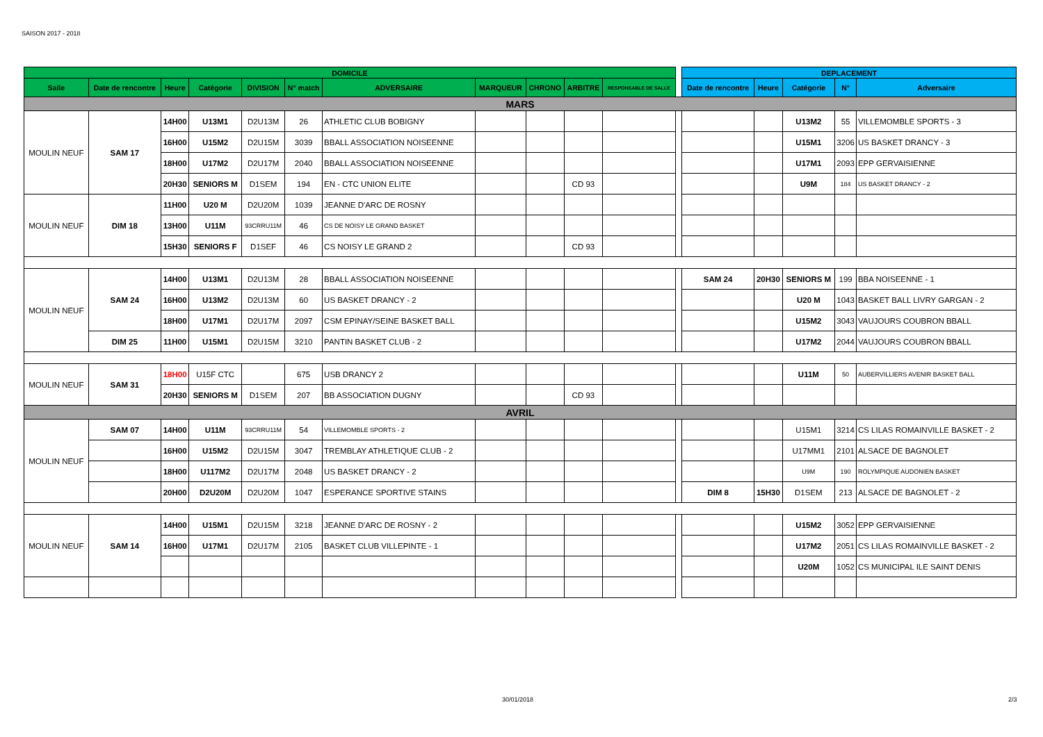SAISON 2017 - 2018
| DOMICILE | | | | | | | | | | | | DEPLACEMENT | | | | |
| --- | --- | --- | --- | --- | --- | --- | --- | --- | --- | --- | --- | --- | --- | --- | --- | --- |
| Salle | Date de rencontre | Heure | Catégorie | DIVISION | N° match | ADVERSAIRE | MARQUEUR | CHRONO | ARBITRE | RESPONSABLE DE SALLE | | Date de rencontre | Heure | Catégorie | N° | Adversaire |
| MARS | | | | | | | | | | | | | | | | |
| MOULIN NEUF | SAM 17 | 14H00 | U13M1 | D2U13M | 26 | ATHLETIC CLUB BOBIGNY | | | | | | | | U13M2 | 55 | VILLEMOMBLE SPORTS - 3 |
| | | 16H00 | U15M2 | D2U15M | 3039 | BBALL ASSOCIATION NOISEENNE | | | | | | | | U15M1 | 3206 | US BASKET DRANCY - 3 |
| | | 18H00 | U17M2 | D2U17M | 2040 | BBALL ASSOCIATION NOISEENNE | | | | | | | | U17M1 | 2093 | EPP GERVAISIENNE |
| | | 20H30 | SENIORS M | D1SEM | 194 | EN - CTC UNION ELITE | | | CD 93 | | | | | U9M | 184 | US BASKET DRANCY - 2 |
| MOULIN NEUF | DIM 18 | 11H00 | U20 M | D2U20M | 1039 | JEANNE D'ARC DE ROSNY | | | | | | | | | | |
| | | 13H00 | U11M | 93CRRU11M | 46 | CS DE NOISY LE GRAND BASKET | | | | | | | | | | |
| | | 15H30 | SENIORS F | D1SEF | 46 | CS NOISY LE GRAND 2 | | | CD 93 | | | | | | | |
| MOULIN NEUF | SAM 24 | 14H00 | U13M1 | D2U13M | 28 | BBALL ASSOCIATION NOISEENNE | | | | | | SAM 24 | 20H30 | SENIORS M | 199 | BBA NOISEENNE - 1 |
| | | 16H00 | U13M2 | D2U13M | 60 | US BASKET DRANCY - 2 | | | | | | | | U20 M | 1043 | BASKET BALL LIVRY GARGAN - 2 |
| | | 18H00 | U17M1 | D2U17M | 2097 | CSM EPINAY/SEINE BASKET BALL | | | | | | | | U15M2 | 3043 | VAUJOURS COUBRON BBALL |
| | DIM 25 | 11H00 | U15M1 | D2U15M | 3210 | PANTIN BASKET CLUB - 2 | | | | | | | | U17M2 | 2044 | VAUJOURS COUBRON BBALL |
| MOULIN NEUF | SAM 31 | 18H00 | U15F CTC | | 675 | USB DRANCY 2 | | | | | | | | U11M | 50 | AUBERVILLIERS AVENIR BASKET BALL |
| | | 20H30 | SENIORS M | D1SEM | 207 | BB ASSOCIATION DUGNY | | | CD 93 | | | | | | | |
| AVRIL | | | | | | | | | | | | | | | | |
| MOULIN NEUF | SAM 07 | 14H00 | U11M | 93CRRU11M | 54 | VILLEMOMBLE SPORTS - 2 | | | | | | | | U15M1 | 3214 | CS LILAS ROMAINVILLE BASKET - 2 |
| | | 16H00 | U15M2 | D2U15M | 3047 | TREMBLAY ATHLETIQUE CLUB - 2 | | | | | | | | U17MM1 | 2101 | ALSACE DE BAGNOLET |
| | | 18H00 | U117M2 | D2U17M | 2048 | US BASKET DRANCY - 2 | | | | | | | | U9M | 190 | ROLYMPIQUE AUDONIEN BASKET |
| | | 20H00 | D2U20M | D2U20M | 1047 | ESPERANCE SPORTIVE STAINS | | | | | | DIM 8 | 15H30 | D1SEM | 213 | ALSACE DE BAGNOLET - 2 |
| MOULIN NEUF | SAM 14 | 14H00 | U15M1 | D2U15M | 3218 | JEANNE D'ARC DE ROSNY - 2 | | | | | | | | U15M2 | 3052 | EPP GERVAISIENNE |
| | | 16H00 | U17M1 | D2U17M | 2105 | BASKET CLUB VILLEPINTE - 1 | | | | | | | | U17M2 | 2051 | CS LILAS ROMAINVILLE BASKET - 2 |
| | | | | | | | | | | | | | | U20M | 1052 | CS MUNICIPAL ILE SAINT DENIS |
30/01/2018 2/3